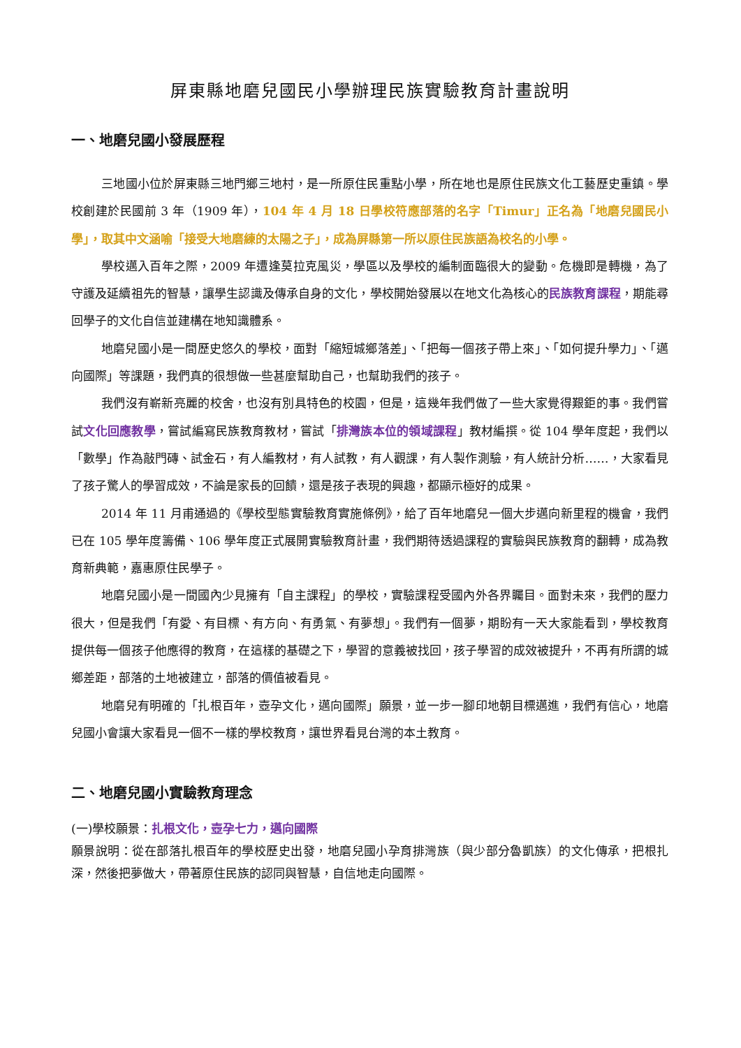屏東縣地磨兒國民小學辦理民族實驗教育計畫說明
一、地磨兒國小發展歷程
三地國小位於屏東縣三地門鄉三地村，是一所原住民重點小學，所在地也是原住民族文化工藝歷史重鎮。學校創建於民國前 3 年（1909 年），104 年 4 月 18 日學校符應部落的名字「Timur」正名為「地磨兒國民小學」，取其中文涵喻「接受大地磨練的太陽之子」，成為屏縣第一所以原住民族語為校名的小學。
學校邁入百年之際，2009 年遭逢莫拉克風災，學區以及學校的編制面臨很大的變動。危機即是轉機，為了守護及延續祖先的智慧，讓學生認識及傳承自身的文化，學校開始發展以在地文化為核心的民族教育課程，期能尋回學子的文化自信並建構在地知識體系。
地磨兒國小是一間歷史悠久的學校，面對「縮短城鄉落差」、「把每一個孩子帶上來」、「如何提升學力」、「邁向國際」等課題，我們真的很想做一些甚麼幫助自己，也幫助我們的孩子。
我們沒有嶄新亮麗的校舍，也沒有別具特色的校園，但是，這幾年我們做了一些大家覺得艱鉅的事。我們嘗試文化回應教學，嘗試編寫民族教育教材，嘗試「排灣族本位的領域課程」教材編撰。從 104 學年度起，我們以「數學」作為敲門磚、試金石，有人編教材，有人試教，有人觀課，有人製作測驗，有人統計分析……，大家看見了孩子驚人的學習成效，不論是家長的回饋，還是孩子表現的興趣，都顯示極好的成果。
2014 年 11 月甫通過的《學校型態實驗教育實施條例》，給了百年地磨兒一個大步邁向新里程的機會，我們已在 105 學年度籌備、106 學年度正式展開實驗教育計畫，我們期待透過課程的實驗與民族教育的翻轉，成為教育新典範，嘉惠原住民學子。
地磨兒國小是一間國內少見擁有「自主課程」的學校，實驗課程受國內外各界矚目。面對未來，我們的壓力很大，但是我們「有愛、有目標、有方向、有勇氣、有夢想」。我們有一個夢，期盼有一天大家能看到，學校教育提供每一個孩子他應得的教育，在這樣的基礎之下，學習的意義被找回，孩子學習的成效被提升，不再有所謂的城鄉差距，部落的土地被建立，部落的價值被看見。
地磨兒有明確的「扎根百年，壺孕文化，邁向國際」願景，並一步一腳印地朝目標邁進，我們有信心，地磨兒國小會讓大家看見一個不一樣的學校教育，讓世界看見台灣的本土教育。
二、地磨兒國小實驗教育理念
(一)學校願景：扎根文化，壺孕七力，邁向國際
願景說明：從在部落扎根百年的學校歷史出發，地磨兒國小孕育排灣族（與少部分魯凱族）的文化傳承，把根扎深，然後把夢做大，帶著原住民族的認同與智慧，自信地走向國際。